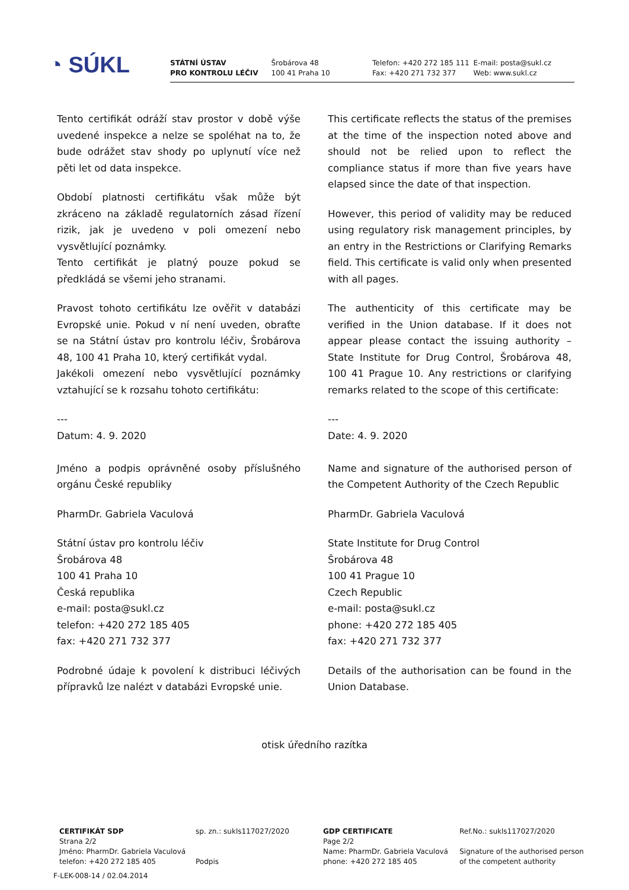◔ SÚKL
STÁTNÍ ÚSTAV
PRO KONTROLU LÉČIV
Šrobárova 48
100 41 Praha 10
Telefon: +420 272 185 111
Fax: +420 271 732 377
E-mail: posta@sukl.cz
Web: www.sukl.cz
Tento certifikát odráží stav prostor v době výše uvedené inspekce a nelze se spoléhat na to, že bude odrážet stav shody po uplynutí více než pěti let od data inspekce.
Období platnosti certifikátu však může být zkráceno na základě regulatorních zásad řízení rizik, jak je uvedeno v poli omezení nebo vysvětlující poznámky.
Tento certifikát je platný pouze pokud se předkládá se všemi jeho stranami.
Pravost tohoto certifikátu lze ověřit v databázi Evropské unie. Pokud v ní není uveden, obraťte se na Státní ústav pro kontrolu léčiv, Šrobárova 48, 100 41 Praha 10, který certifikát vydal.
Jakékoli omezení nebo vysvětlující poznámky vztahující se k rozsahu tohoto certifikátu:
---
Datum: 4. 9. 2020
Jméno a podpis oprávněné osoby příslušného orgánu České republiky
PharmDr. Gabriela Vaculová
Státní ústav pro kontrolu léčiv
Šrobárova 48
100 41 Praha 10
Česká republika
e-mail: posta@sukl.cz
telefon: +420 272 185 405
fax: +420 271 732 377
Podrobné údaje k povolení k distribuci léčivých přípravků lze nalézt v databázi Evropské unie.
This certificate reflects the status of the premises at the time of the inspection noted above and should not be relied upon to reflect the compliance status if more than five years have elapsed since the date of that inspection.
However, this period of validity may be reduced using regulatory risk management principles, by an entry in the Restrictions or Clarifying Remarks field. This certificate is valid only when presented with all pages.
The authenticity of this certificate may be verified in the Union database. If it does not appear please contact the issuing authority – State Institute for Drug Control, Šrobárova 48, 100 41 Prague 10. Any restrictions or clarifying remarks related to the scope of this certificate:
---
Date: 4. 9. 2020
Name and signature of the authorised person of the Competent Authority of the Czech Republic
PharmDr. Gabriela Vaculová
State Institute for Drug Control
Šrobárova 48
100 41 Prague 10
Czech Republic
e-mail: posta@sukl.cz
phone: +420 272 185 405
fax: +420 271 732 377
Details of the authorisation can be found in the Union Database.
otisk úředního razítka
CERTIFIKÁT SDP
Strana 2/2
Jméno: PharmDr. Gabriela Vaculová
telefon: +420 272 185 405
sp. zn.: sukls117027/2020
Podpis
GDP CERTIFICATE
Page 2/2
Name: PharmDr. Gabriela Vaculová
phone: +420 272 185 405
Ref.No.: sukls117027/2020
Signature of the authorised person
of the competent authority
F-LEK-008-14 / 02.04.2014